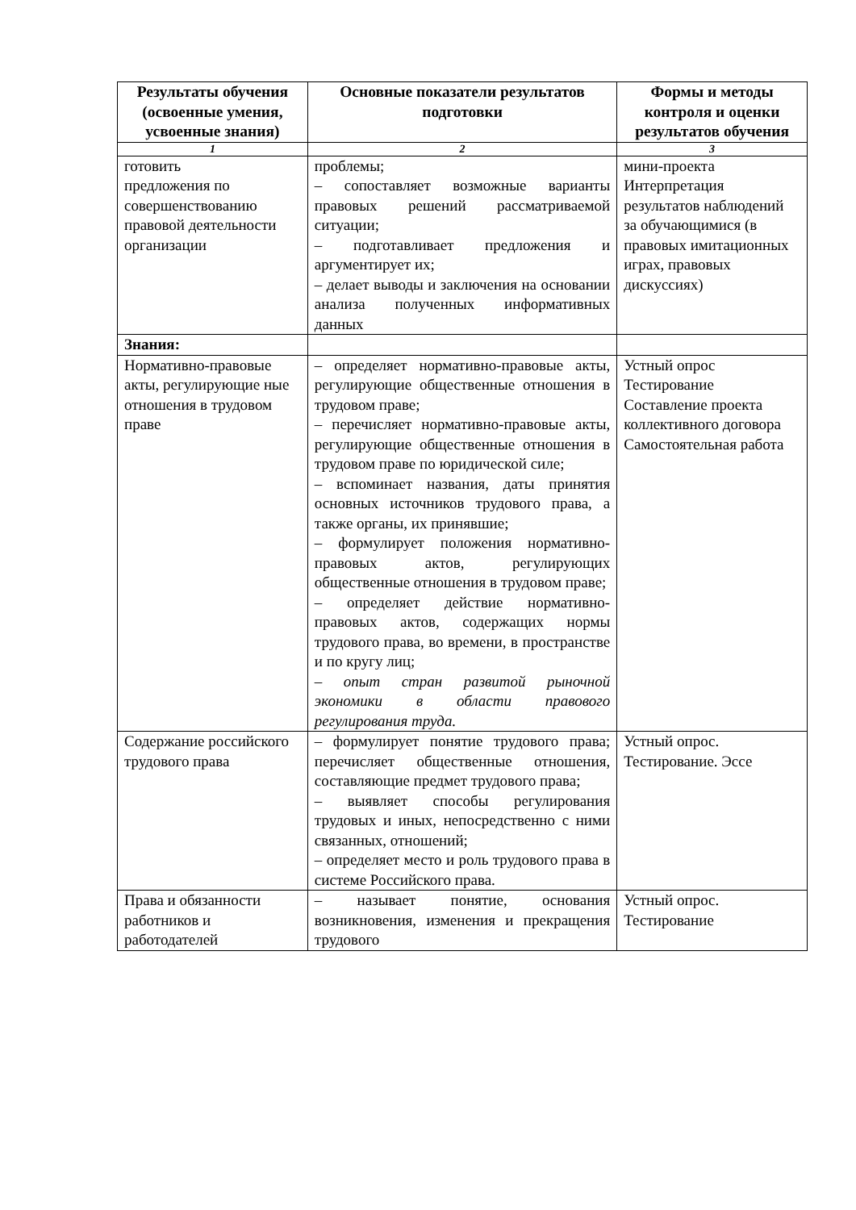| Результаты обучения (освоенные умения, усвоенные знания) | Основные показатели результатов подготовки | Формы и методы контроля и оценки результатов обучения |
| --- | --- | --- |
| 1 | 2 | 3 |
| готовить предложения по совершенствованию правовой деятельности организации | проблемы; – сопоставляет возможные варианты правовых решений рассматриваемой ситуации; – подготавливает предложения и аргументирует их; – делает выводы и заключения на основании анализа полученных информативных данных | мини-проекта Интерпретация результатов наблюдений за обучающимися (в правовых имитационных играх, правовых дискуссиях) |
| Знания: | | |
| Нормативно-правовые акты, регулирующие ные отношения в трудовом праве | – определяет нормативно-правовые акты, регулирующие общественные отношения в трудовом праве; – перечисляет нормативно-правовые акты, регулирующие общественные отношения в трудовом праве по юридической силе; – вспоминает названия, даты принятия основных источников трудового права, а также органы, их принявшие; – формулирует положения нормативно-правовых актов, регулирующих общественные отношения в трудовом праве; – определяет действие нормативно-правовых актов, содержащих нормы трудового права, во времени, в пространстве и по кругу лиц; – опыт стран развитой рыночной экономики в области правового регулирования труда. | Устный опрос Тестирование Составление проекта коллективного договора Самостоятельная работа |
| Содержание российского трудового права | – формулирует понятие трудового права; перечисляет общественные отношения, составляющие предмет трудового права; – выявляет способы регулирования трудовых и иных, непосредственно с ними связанных, отношений; – определяет место и роль трудового права в системе Российского права. | Устный опрос. Тестирование. Эссе |
| Права и обязанности работников и работодателей | – называет понятие, основания возникновения, изменения и прекращения трудового | Устный опрос. Тестирование |